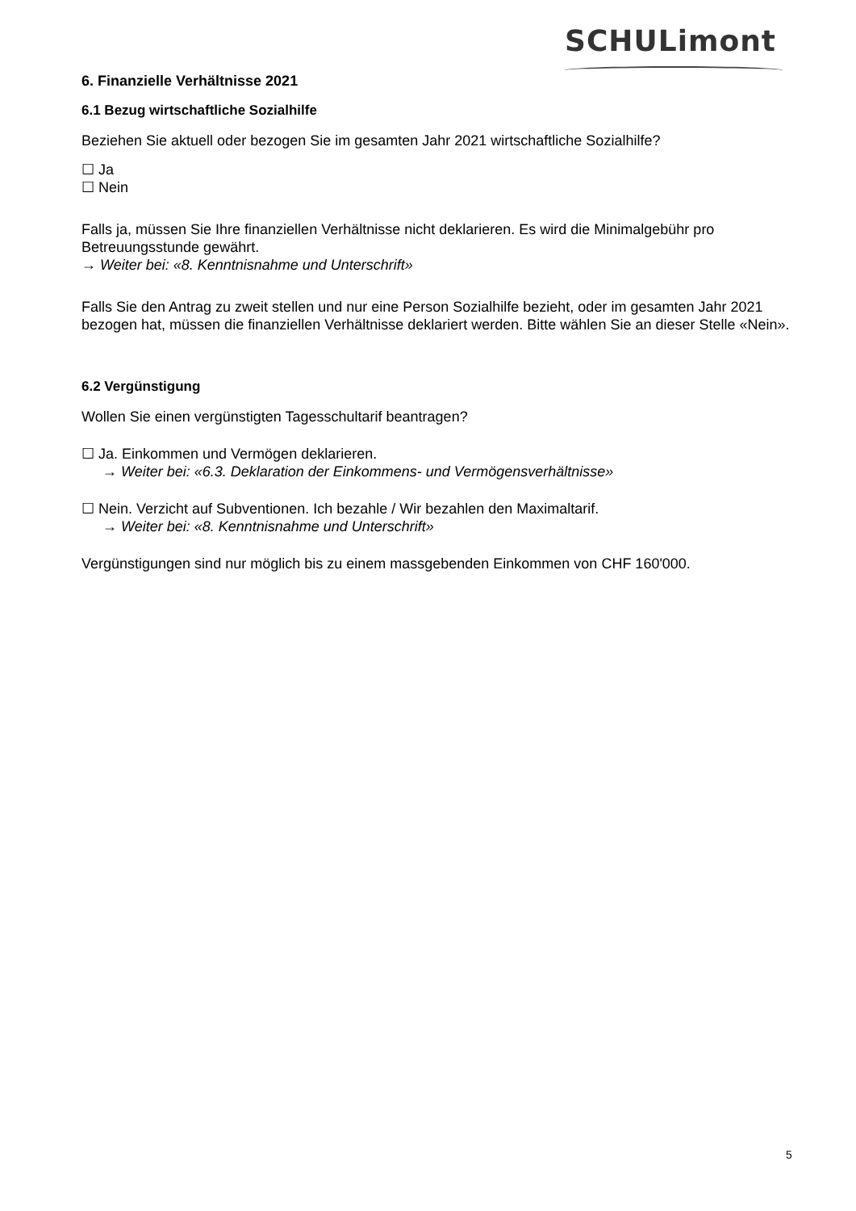SCHULimont
6. Finanzielle Verhältnisse 2021
6.1 Bezug wirtschaftliche Sozialhilfe
Beziehen Sie aktuell oder bezogen Sie im gesamten Jahr 2021 wirtschaftliche Sozialhilfe?
☐ Ja
☐ Nein
Falls ja, müssen Sie Ihre finanziellen Verhältnisse nicht deklarieren. Es wird die Minimalgebühr pro Betreuungsstunde gewährt.
→ Weiter bei: «8. Kenntnisnahme und Unterschrift»
Falls Sie den Antrag zu zweit stellen und nur eine Person Sozialhilfe bezieht, oder im gesamten Jahr 2021 bezogen hat, müssen die finanziellen Verhältnisse deklariert werden. Bitte wählen Sie an dieser Stelle «Nein».
6.2 Vergünstigung
Wollen Sie einen vergünstigten Tagesschultarif beantragen?
☐ Ja. Einkommen und Vermögen deklarieren.
→ Weiter bei: «6.3. Deklaration der Einkommens- und Vermögensverhältnisse»
☐ Nein. Verzicht auf Subventionen. Ich bezahle / Wir bezahlen den Maximaltarif.
→ Weiter bei: «8. Kenntnisnahme und Unterschrift»
Vergünstigungen sind nur möglich bis zu einem massgebenden Einkommen von CHF 160'000.
5